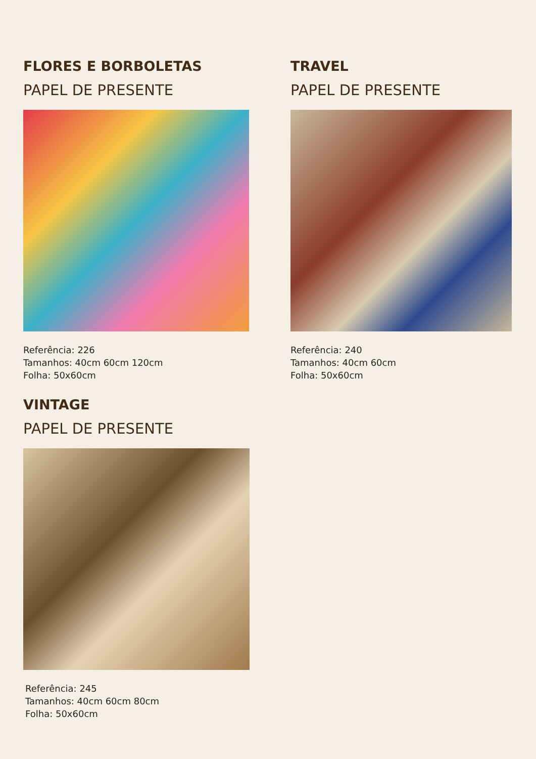FLORES E BORBOLETAS
PAPEL DE PRESENTE
Referência: 226
Tamanhos: 40cm 60cm 120cm
Folha: 50x60cm
TRAVEL
PAPEL DE PRESENTE
Referência: 240
Tamanhos: 40cm 60cm
Folha: 50x60cm
VINTAGE
PAPEL DE PRESENTE
Referência: 245
Tamanhos: 40cm 60cm 80cm
Folha: 50x60cm